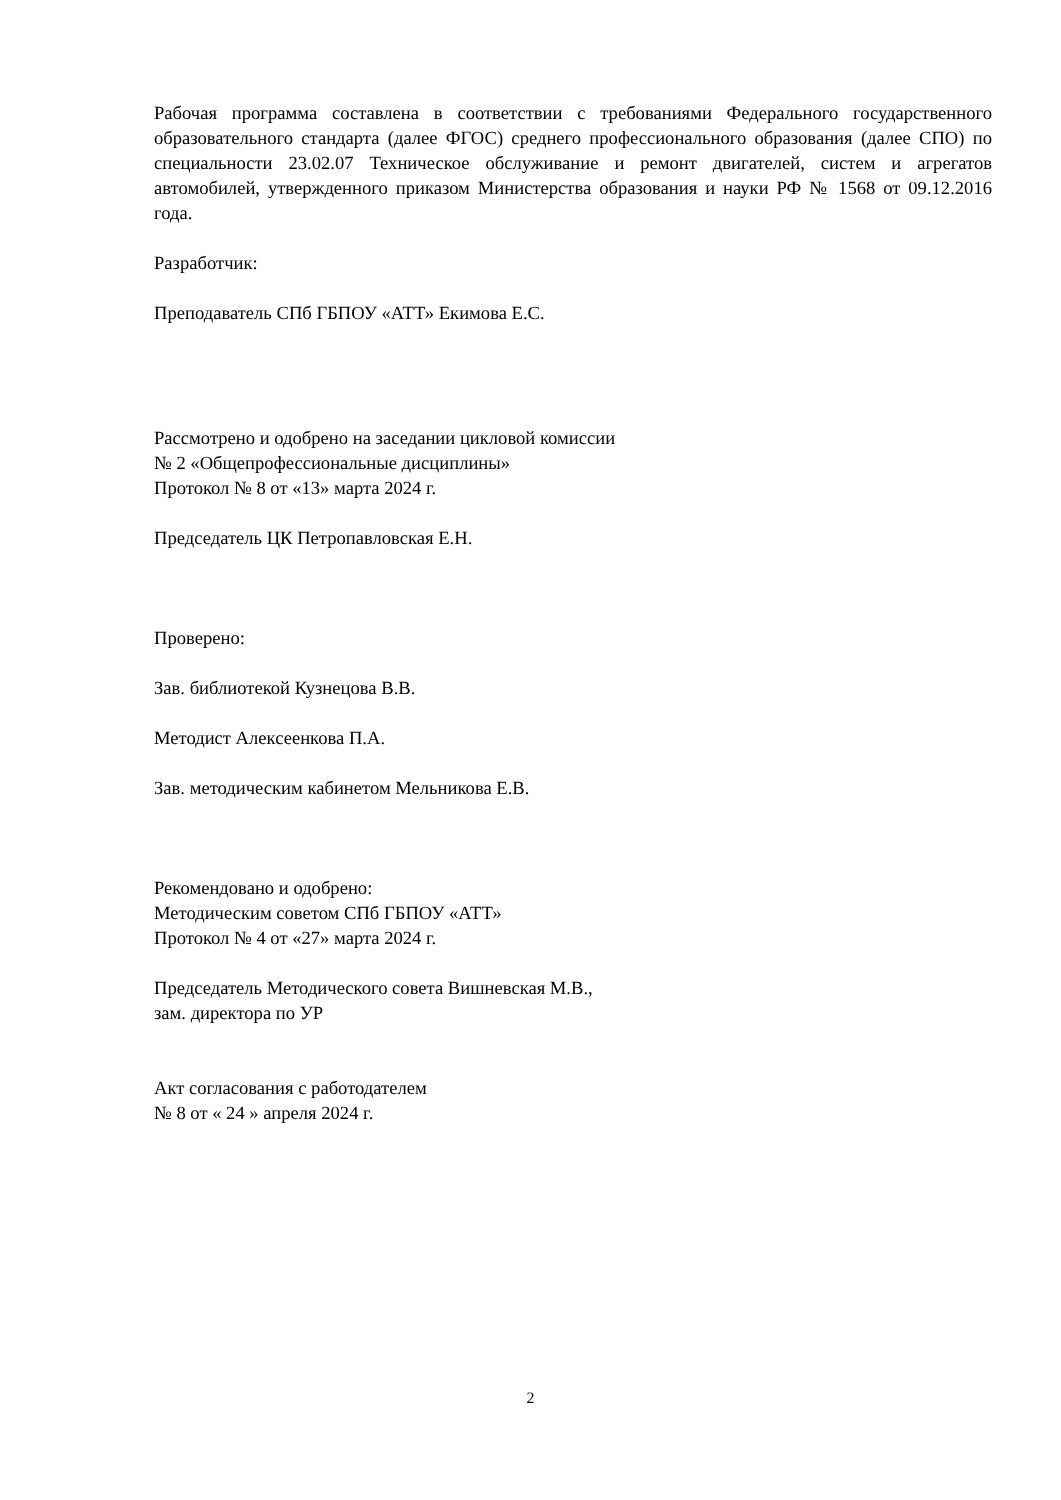Рабочая программа составлена в соответствии с требованиями Федерального государственного образовательного стандарта (далее ФГОС) среднего профессионального образования (далее СПО) по специальности 23.02.07 Техническое обслуживание и ремонт двигателей, систем и агрегатов автомобилей, утвержденного приказом Министерства образования и науки РФ № 1568 от 09.12.2016 года.
Разработчик:
Преподаватель СПб ГБПОУ «АТТ» Екимова Е.С.
Рассмотрено и одобрено на заседании цикловой комиссии
№ 2 «Общепрофессиональные дисциплины»
Протокол № 8 от «13» марта 2024 г.
Председатель ЦК Петропавловская Е.Н.
Проверено:
Зав. библиотекой Кузнецова В.В.
Методист Алексеенкова П.А.
Зав. методическим кабинетом Мельникова Е.В.
Рекомендовано и одобрено:
Методическим советом СПб ГБПОУ «АТТ»
Протокол № 4 от «27» марта 2024 г.
Председатель Методического совета Вишневская М.В.,
зам. директора по УР
Акт согласования с работодателем
№ 8 от « 24 » апреля 2024 г.
2